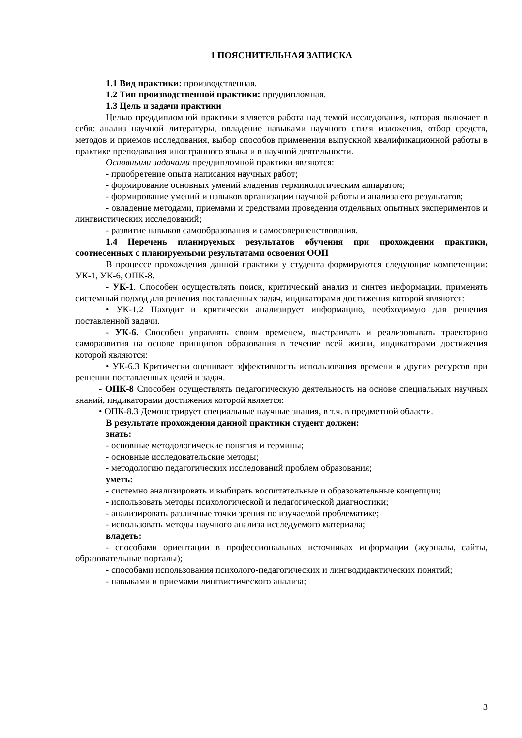1 ПОЯСНИТЕЛЬНАЯ ЗАПИСКА
1.1 Вид практики: производственная.
1.2 Тип производственной практики: преддипломная.
1.3 Цель и задачи практики
Целью преддипломной практики является работа над темой исследования, которая включает в себя: анализ научной литературы, овладение навыками научного стиля изложения, отбор средств, методов и приемов исследования, выбор способов применения выпускной квалификационной работы в практике преподавания иностранного языка и в научной деятельности.
Основными задачами преддипломной практики являются:
- приобретение опыта написания научных работ;
- формирование основных умений владения терминологическим аппаратом;
- формирование умений и навыков организации научной работы и анализа его результатов;
- овладение методами, приемами и средствами проведения отдельных опытных экспериментов и лингвистических исследований;
- развитие навыков самообразования и самосовершенствования.
1.4 Перечень планируемых результатов обучения при прохождении практики, соотнесенных с планируемыми результатами освоения ООП
В процессе прохождения данной практики у студента формируются следующие компетенции: УК-1, УК-6, ОПК-8.
- УК-1. Способен осуществлять поиск, критический анализ и синтез информации, применять системный подход для решения поставленных задач, индикаторами достижения которой являются:
• УК-1.2 Находит и критически анализирует информацию, необходимую для решения поставленной задачи.
- УК-6. Способен управлять своим временем, выстраивать и реализовывать траекторию саморазвития на основе принципов образования в течение всей жизни, индикаторами достижения которой являются:
• УК-6.3 Критически оценивает эффективность использования времени и других ресурсов при решении поставленных целей и задач.
- ОПК-8 Способен осуществлять педагогическую деятельность на основе специальных научных знаний, индикаторами достижения которой является:
• ОПК-8.3 Демонстрирует специальные научные знания, в т.ч. в предметной области.
В результате прохождения данной практики студент должен:
знать:
- основные методологические понятия и термины;
- основные исследовательские методы;
- методологию педагогических исследований проблем образования;
уметь:
- системно анализировать и выбирать воспитательные и образовательные концепции;
- использовать методы психологической и педагогической диагностики;
- анализировать различные точки зрения по изучаемой проблематике;
- использовать методы научного анализа исследуемого материала;
владеть:
- способами ориентации в профессиональных источниках информации (журналы, сайты, образовательные порталы);
- способами использования психолого-педагогических и лингводидактических понятий;
- навыками и приемами лингвистического анализа;
3